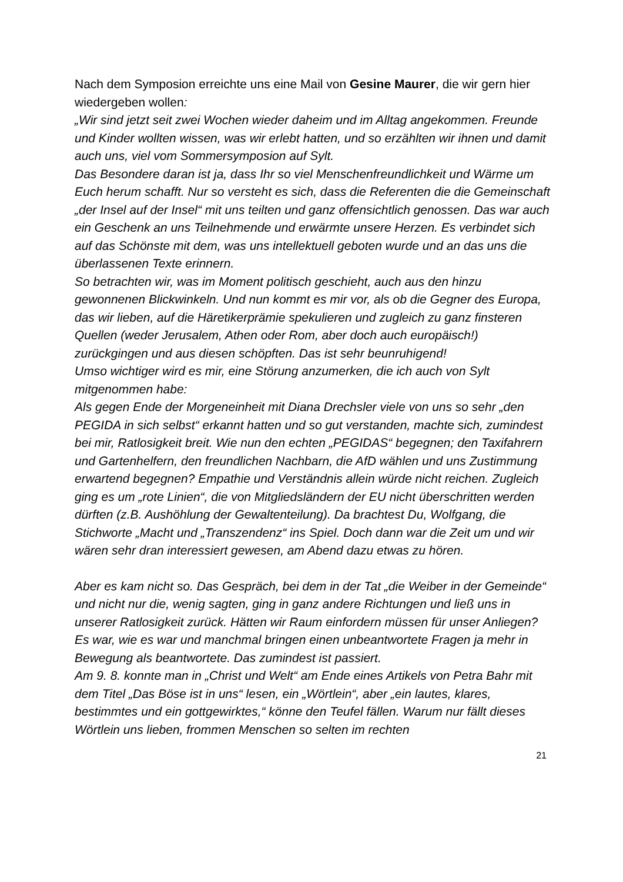Nach dem Symposion erreichte uns eine Mail von Gesine Maurer, die wir gern hier wiedergeben wollen:
„Wir sind jetzt seit zwei Wochen wieder daheim und im Alltag angekommen. Freunde und Kinder wollten wissen, was wir erlebt hatten, und so erzählten wir ihnen und damit auch uns, viel vom Sommersymposion auf Sylt.
Das Besondere daran ist ja, dass Ihr so viel Menschenfreundlichkeit und Wärme um Euch herum schafft. Nur so versteht es sich, dass die Referenten die die Gemeinschaft „der Insel auf der Insel“ mit uns teilten und ganz offensichtlich genossen. Das war auch ein Geschenk an uns Teilnehmende und erwärmte unsere Herzen. Es verbindet sich auf das Schönste mit dem, was uns intellektuell geboten wurde und an das uns die überlassenen Texte erinnern.
So betrachten wir, was im Moment politisch geschieht, auch aus den hinzu gewonnenen Blickwinkeln. Und nun kommt es mir vor, als ob die Gegner des Europa, das wir lieben, auf die Häretikerprämie spekulieren und zugleich zu ganz finsteren Quellen (weder Jerusalem, Athen oder Rom, aber doch auch europäisch!) zurückgingen und aus diesen schöpften. Das ist sehr beunruhigend!
Umso wichtiger wird es mir, eine Störung anzumerken, die ich auch von Sylt mitgenommen habe:
Als gegen Ende der Morgeneinheit mit Diana Drechsler viele von uns so sehr „den PEGIDA in sich selbst“ erkannt hatten und so gut verstanden, machte sich, zumindest bei mir, Ratlosigkeit breit. Wie nun den echten „PEGIDAS“ begegnen; den Taxifahrern und Gartenhelfern, den freundlichen Nachbarn, die AfD wählen und uns Zustimmung erwartend begegnen? Empathie und Verständnis allein würde nicht reichen. Zugleich ging es um „rote Linien“, die von Mitgliedsländern der EU nicht überschritten werden dürften (z.B. Aushöhlung der Gewaltenteilung). Da brachtest Du, Wolfgang, die Stichworte „Macht und „Transzendenz“ ins Spiel. Doch dann war die Zeit um und wir wären sehr dran interessiert gewesen, am Abend dazu etwas zu hören.
Aber es kam nicht so. Das Gespräch, bei dem in der Tat „die Weiber in der Gemeinde“ und nicht nur die, wenig sagten, ging in ganz andere Richtungen und ließ uns in unserer Ratlosigkeit zurück. Hätten wir Raum einfordern müssen für unser Anliegen?
Es war, wie es war und manchmal bringen einen unbeantwortete Fragen ja mehr in Bewegung als beantwortete. Das zumindest ist passiert.
Am 9. 8. konnte man in „Christ und Welt“ am Ende eines Artikels von Petra Bahr mit dem Titel „Das Böse ist in uns“ lesen, ein „Wörtlein“, aber „ein lautes, klares, bestimmtes und ein gottgewirktes,“ könne den Teufel fällen. Warum nur fällt dieses Wörtlein uns lieben, frommen Menschen so selten im rechten
21